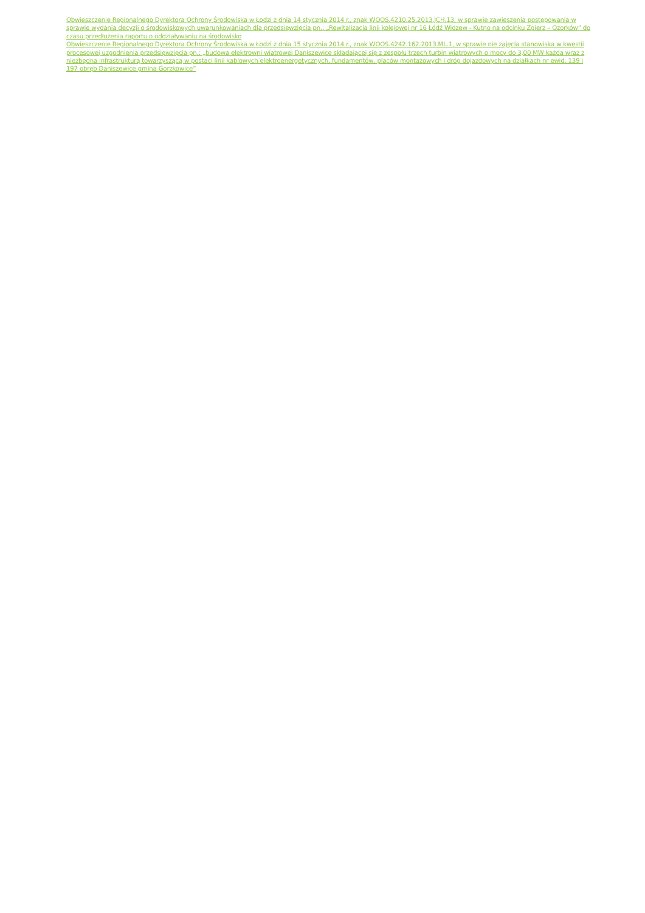Obwieszczenie Regionalnego Dyrektora Ochrony Środowiska w Łodzi z dnia 14 stycznia 2014 r., znak WOOS.4210.25.2013.JCH.13, w sprawie zawieszenia postępowania w sprawie wydania decyzji o środowiskowych uwarunkowaniach dla przedsięwzięcia pn.: „Rewitalizacja linii kolejowej nr 16 Łódź Widzew - Kutno na odcinku Zgierz – Ozorków” do czasu przedłożenia raportu o oddziaływaniu na środowisko
Obwieszczenie Regionalnego Dyrektora Ochrony Środowiska w Łodzi z dnia 15 stycznia 2014 r., znak WOOS.4242.162.2013.ML.1, w sprawie nie zajęcia stanowiska w kwestii procesowej uzgodnienia przedsięwzięcia pn.: „budowa elektrowni wiatrowej Daniszewice składającej się z zespołu trzech turbin wiatrowych o mocy do 3,00 MW każda wraz z niezbędna infrastrukturą towarzyszącą w postaci linii kablowych elektroenergetycznych, fundamentów, placów montażowych i dróg dojazdowych na działkach nr ewid. 139 i 197 obręb Daniszewice gmina Gorzkowice”